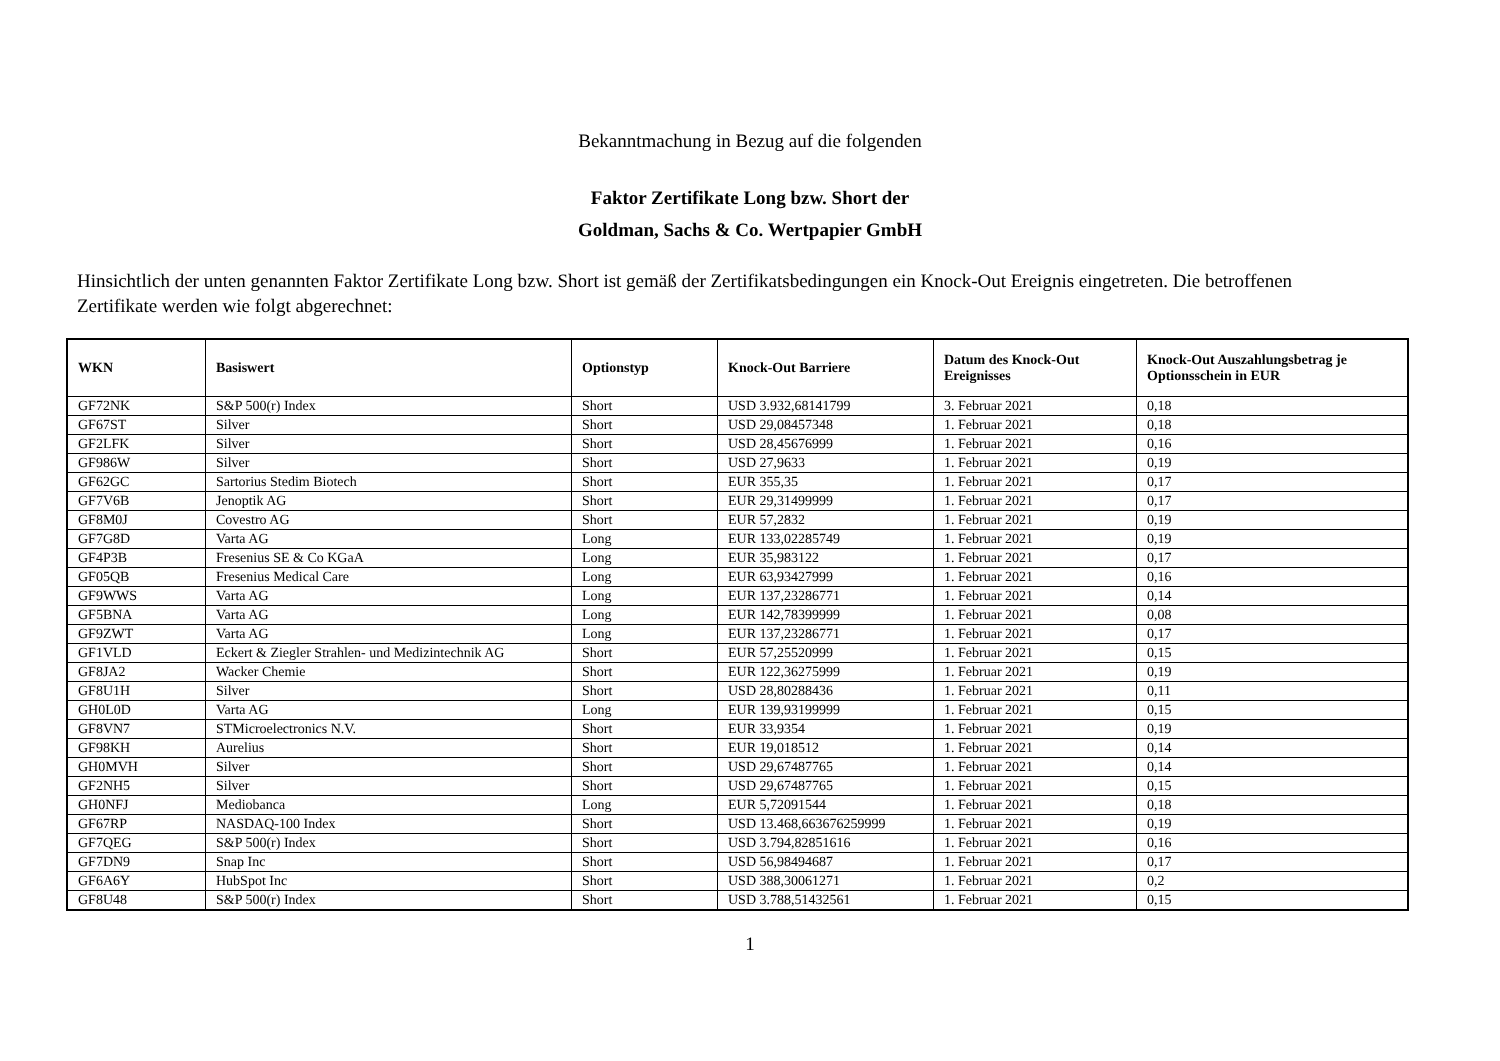Bekanntmachung in Bezug auf die folgenden
Faktor Zertifikate Long bzw. Short der
Goldman, Sachs & Co. Wertpapier GmbH
Hinsichtlich der unten genannten Faktor Zertifikate Long bzw. Short ist gemäß der Zertifikatsbedingungen ein Knock-Out Ereignis eingetreten. Die betroffenen Zertifikate werden wie folgt abgerechnet:
| WKN | Basiswert | Optionstyp | Knock-Out Barriere | Datum des Knock-Out Ereignisses | Knock-Out Auszahlungsbetrag je Optionsschein in EUR |
| --- | --- | --- | --- | --- | --- |
| GF72NK | S&P 500(r) Index | Short | USD 3.932,68141799 | 3. Februar 2021 | 0,18 |
| GF67ST | Silver | Short | USD 29,08457348 | 1. Februar 2021 | 0,18 |
| GF2LFK | Silver | Short | USD 28,45676999 | 1. Februar 2021 | 0,16 |
| GF986W | Silver | Short | USD 27,9633 | 1. Februar 2021 | 0,19 |
| GF62GC | Sartorius Stedim Biotech | Short | EUR 355,35 | 1. Februar 2021 | 0,17 |
| GF7V6B | Jenoptik AG | Short | EUR 29,31499999 | 1. Februar 2021 | 0,17 |
| GF8M0J | Covestro AG | Short | EUR 57,2832 | 1. Februar 2021 | 0,19 |
| GF7G8D | Varta AG | Long | EUR 133,02285749 | 1. Februar 2021 | 0,19 |
| GF4P3B | Fresenius SE & Co KGaA | Long | EUR 35,983122 | 1. Februar 2021 | 0,17 |
| GF05QB | Fresenius Medical Care | Long | EUR 63,93427999 | 1. Februar 2021 | 0,16 |
| GF9WWS | Varta AG | Long | EUR 137,23286771 | 1. Februar 2021 | 0,14 |
| GF5BNA | Varta AG | Long | EUR 142,78399999 | 1. Februar 2021 | 0,08 |
| GF9ZWT | Varta AG | Long | EUR 137,23286771 | 1. Februar 2021 | 0,17 |
| GF1VLD | Eckert & Ziegler Strahlen- und Medizintechnik AG | Short | EUR 57,25520999 | 1. Februar 2021 | 0,15 |
| GF8JA2 | Wacker Chemie | Short | EUR 122,36275999 | 1. Februar 2021 | 0,19 |
| GF8U1H | Silver | Short | USD 28,80288436 | 1. Februar 2021 | 0,11 |
| GH0L0D | Varta AG | Long | EUR 139,93199999 | 1. Februar 2021 | 0,15 |
| GF8VN7 | STMicroelectronics N.V. | Short | EUR 33,9354 | 1. Februar 2021 | 0,19 |
| GF98KH | Aurelius | Short | EUR 19,018512 | 1. Februar 2021 | 0,14 |
| GH0MVH | Silver | Short | USD 29,67487765 | 1. Februar 2021 | 0,14 |
| GF2NH5 | Silver | Short | USD 29,67487765 | 1. Februar 2021 | 0,15 |
| GH0NFJ | Mediobanca | Long | EUR 5,72091544 | 1. Februar 2021 | 0,18 |
| GF67RP | NASDAQ-100 Index | Short | USD 13.468,663676259999 | 1. Februar 2021 | 0,19 |
| GF7QEG | S&P 500(r) Index | Short | USD 3.794,82851616 | 1. Februar 2021 | 0,16 |
| GF7DN9 | Snap Inc | Short | USD 56,98494687 | 1. Februar 2021 | 0,17 |
| GF6A6Y | HubSpot Inc | Short | USD 388,30061271 | 1. Februar 2021 | 0,2 |
| GF8U48 | S&P 500(r) Index | Short | USD 3.788,51432561 | 1. Februar 2021 | 0,15 |
1